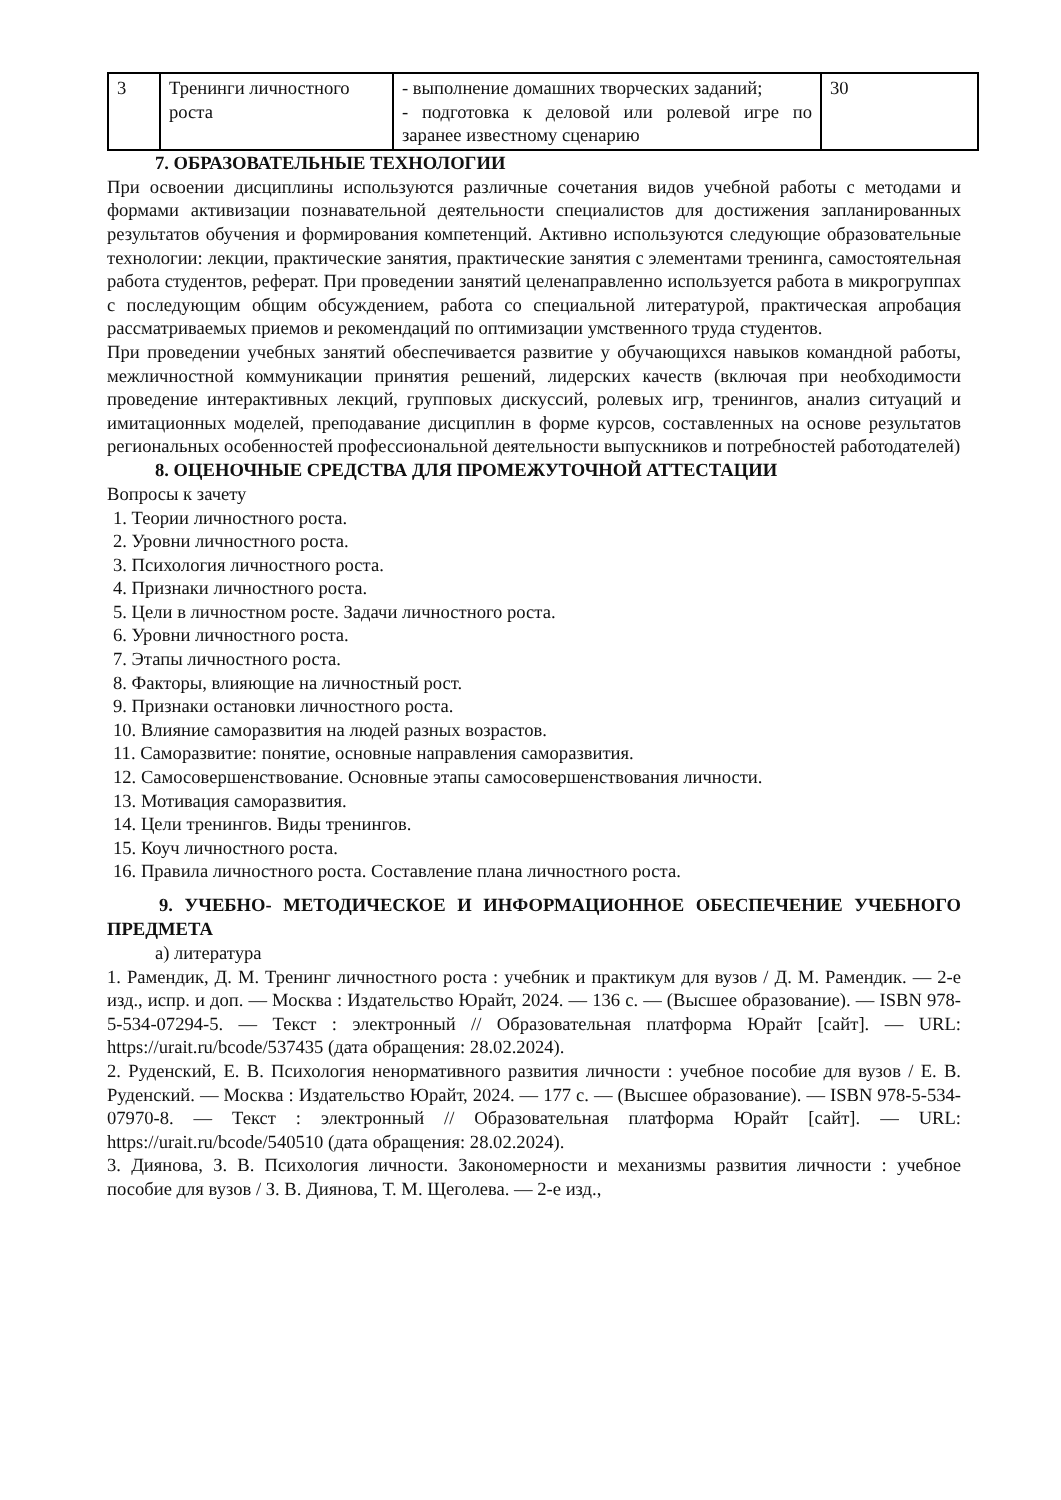| 3 | Тренинги личностного роста | - выполнение домашних творческих заданий; - подготовка к деловой или ролевой игре по заранее известному сценарию | 30 |
7. ОБРАЗОВАТЕЛЬНЫЕ ТЕХНОЛОГИИ
При освоении дисциплины используются различные сочетания видов учебной работы с методами и формами активизации познавательной деятельности специалистов для достижения запланированных результатов обучения и формирования компетенций. Активно используются следующие образовательные технологии: лекции, практические занятия, практические занятия с элементами тренинга, самостоятельная работа студентов, реферат. При проведении занятий целенаправленно используется работа в микрогруппах с последующим общим обсуждением, работа со специальной литературой, практическая апробация рассматриваемых приемов и рекомендаций по оптимизации умственного труда студентов.
При проведении учебных занятий обеспечивается развитие у обучающихся навыков командной работы, межличностной коммуникации принятия решений, лидерских качеств (включая при необходимости проведение интерактивных лекций, групповых дискуссий, ролевых игр, тренингов, анализ ситуаций и имитационных моделей, преподавание дисциплин в форме курсов, составленных на основе результатов региональных особенностей профессиональной деятельности выпускников и потребностей работодателей)
8. ОЦЕНОЧНЫЕ СРЕДСТВА ДЛЯ ПРОМЕЖУТОЧНОЙ АТТЕСТАЦИИ
Вопросы к зачету
1. Теории личностного роста.
2. Уровни личностного роста.
3. Психология личностного роста.
4. Признаки личностного роста.
5. Цели в личностном росте. Задачи личностного роста.
6. Уровни личностного роста.
7. Этапы личностного роста.
8. Факторы, влияющие на личностный рост.
9. Признаки остановки личностного роста.
10. Влияние саморазвития на людей разных возрастов.
11. Саморазвитие: понятие, основные направления саморазвития.
12. Самосовершенствование. Основные этапы самосовершенствования личности.
13. Мотивация саморазвития.
14. Цели тренингов. Виды тренингов.
15. Коуч личностного роста.
16. Правила личностного роста. Составление плана личностного роста.
9. УЧЕБНО- МЕТОДИЧЕСКОЕ И ИНФОРМАЦИОННОЕ ОБЕСПЕЧЕНИЕ УЧЕБНОГО ПРЕДМЕТА
а) литература
1. Рамендик, Д. М. Тренинг личностного роста : учебник и практикум для вузов / Д. М. Рамендик. — 2-е изд., испр. и доп. — Москва : Издательство Юрайт, 2024. — 136 с. — (Высшее образование). — ISBN 978-5-534-07294-5. — Текст : электронный // Образовательная платформа Юрайт [сайт]. — URL: https://urait.ru/bcode/537435 (дата обращения: 28.02.2024).
2. Руденский, Е. В. Психология ненормативного развития личности : учебное пособие для вузов / Е. В. Руденский. — Москва : Издательство Юрайт, 2024. — 177 с. — (Высшее образование). — ISBN 978-5-534-07970-8. — Текст : электронный // Образовательная платформа Юрайт [сайт]. — URL: https://urait.ru/bcode/540510 (дата обращения: 28.02.2024).
3. Диянова, З. В. Психология личности. Закономерности и механизмы развития личности : учебное пособие для вузов / З. В. Диянова, Т. М. Щеголева. — 2-е изд.,